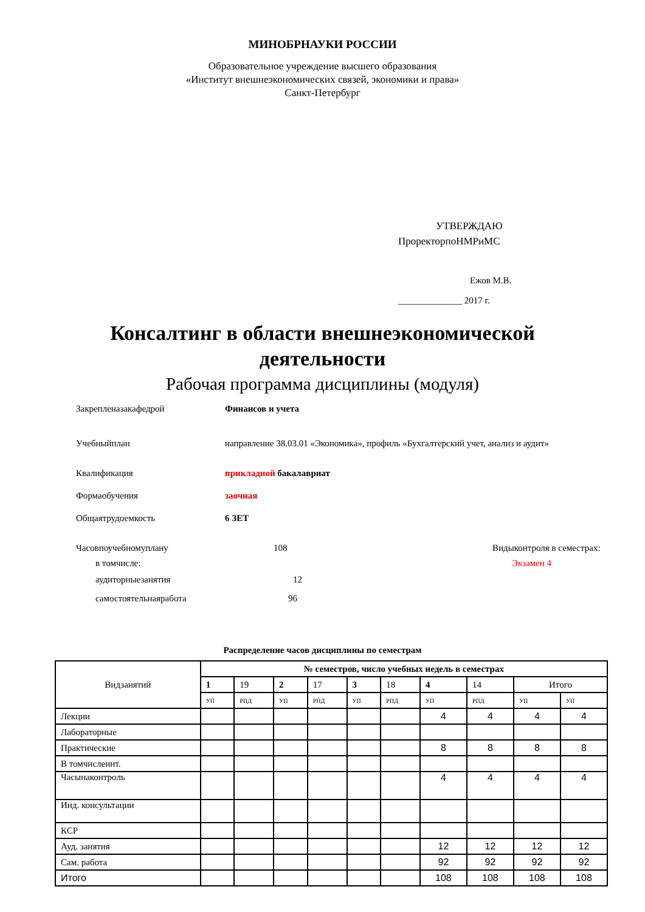МИНОБРНАУКИ РОССИИ
Образовательное учреждение высшего образования
«Институт внешнеэкономических связей, экономики и права»
Санкт-Петербург
УТВЕРЖДАЮ
ПроректорпоНМРиМС
Ежов М.В.
______________ 2017 г.
Консалтинг в области внешнеэкономической
деятельности
Рабочая программа дисциплины (модуля)
Закрепленазакафедрой Финансов и учета
Учебныйплан
направление 38.03.01 «Экономика», профиль «Бухгалтерский учет, анализ и аудит»
Квалификация прикладной бакалавриат
Формаобучения заочная
Общаятрудоемкость 6 ЗЕТ
Часовпоучебномуплану 108 Видыконтроля в семестрах:
в томчисле: Экзамен 4
аудиторныезанятия 12
самостоятельнаяработа 96
Распределение часов дисциплины по семестрам
| Видзанятий | № семестров, число учебных недель в семестрах | | | | | | | | | |
| --- | --- | --- | --- | --- | --- | --- | --- | --- | --- | --- |
| | 1 | 19 | 2 | 17 | 3 | 18 | 4 | 14 | Итого | |
| | УП | РПД | УП | РПД | УП | РПД | УП | РПД | УП | УП |
| Лекции | | | | | | | 4 | 4 | 4 | 4 |
| Лабораторные | | | | | | | | | | |
| Практические | | | | | | | 8 | 8 | 8 | 8 |
| В томчислеинт. | | | | | | | | | | |
| Часынаконтроль | | | | | | | 4 | 4 | 4 | 4 |
| Инд. консультации | | | | | | | | | | |
| КСР | | | | | | | | | | |
| Ауд. занятия | | | | | | | 12 | 12 | 12 | 12 |
| Сам. работа | | | | | | | 92 | 92 | 92 | 92 |
| Итого | | | | | | | 108 | 108 | 108 | 108 |